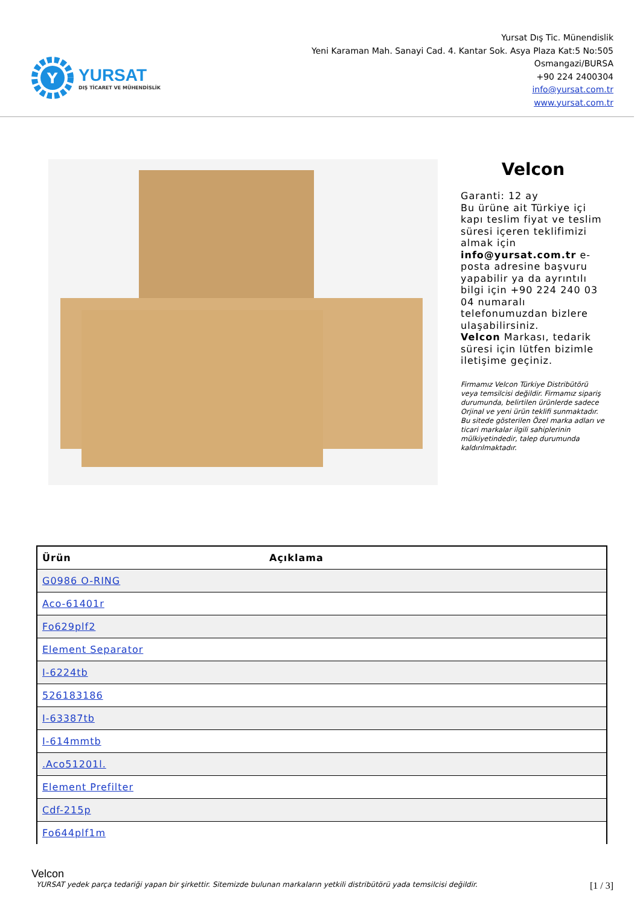Y
YURSAT
DIŞ TİCARET VE MÜHENDİSLİK
Yursat Dış Tic. Münendislik
Yeni Karaman Mah. Sanayi Cad. 4. Kantar Sok. Asya Plaza Kat:5 No:505
Osmangazi/BURSA
+90 224 2400304
info@yursat.com.tr
www.yursat.com.tr
Velcon
Garanti: 12 ay
Bu ürüne ait Türkiye içi kapı teslim fiyat ve teslim süresi içeren teklifimizi almak için info@yursat.com.tr e-posta adresine başvuru yapabilir ya da ayrıntılı bilgi için +90 224 240 03 04 numaralı telefonumuzdan bizlere ulaşabilirsiniz.
Velcon Markası, tedarik süresi için lütfen bizimle iletişime geçiniz.
Firmamız Velcon Türkiye Distribütörü veya temsilcisi değildir. Firmamız sipariş durumunda, belirtilen ürünlerde sadece Orjinal ve yeni ürün teklifi sunmaktadır. Bu sitede gösterilen Özel marka adları ve ticari markalar ilgili sahiplerinin mülkiyetindedir, talep durumunda kaldırılmaktadır.
| Ürün | Açıklama |
| --- | --- |
| G0986 O-RING | |
| Aco-61401r | |
| Fo629plf2 | |
| Element Separator | |
| I-6224tb | |
| 526183186 | |
| I-63387tb | |
| I-614mmtb | |
| .Aco51201l. | |
| Element Prefilter | |
| Cdf-215p | |
| Fo644plf1m | |
Velcon
YURSAT yedek parça tedariği yapan bir şirkettir. Sitemizde bulunan markaların yetkili distribütörü yada temsilcisi değildir. [1 / 3]